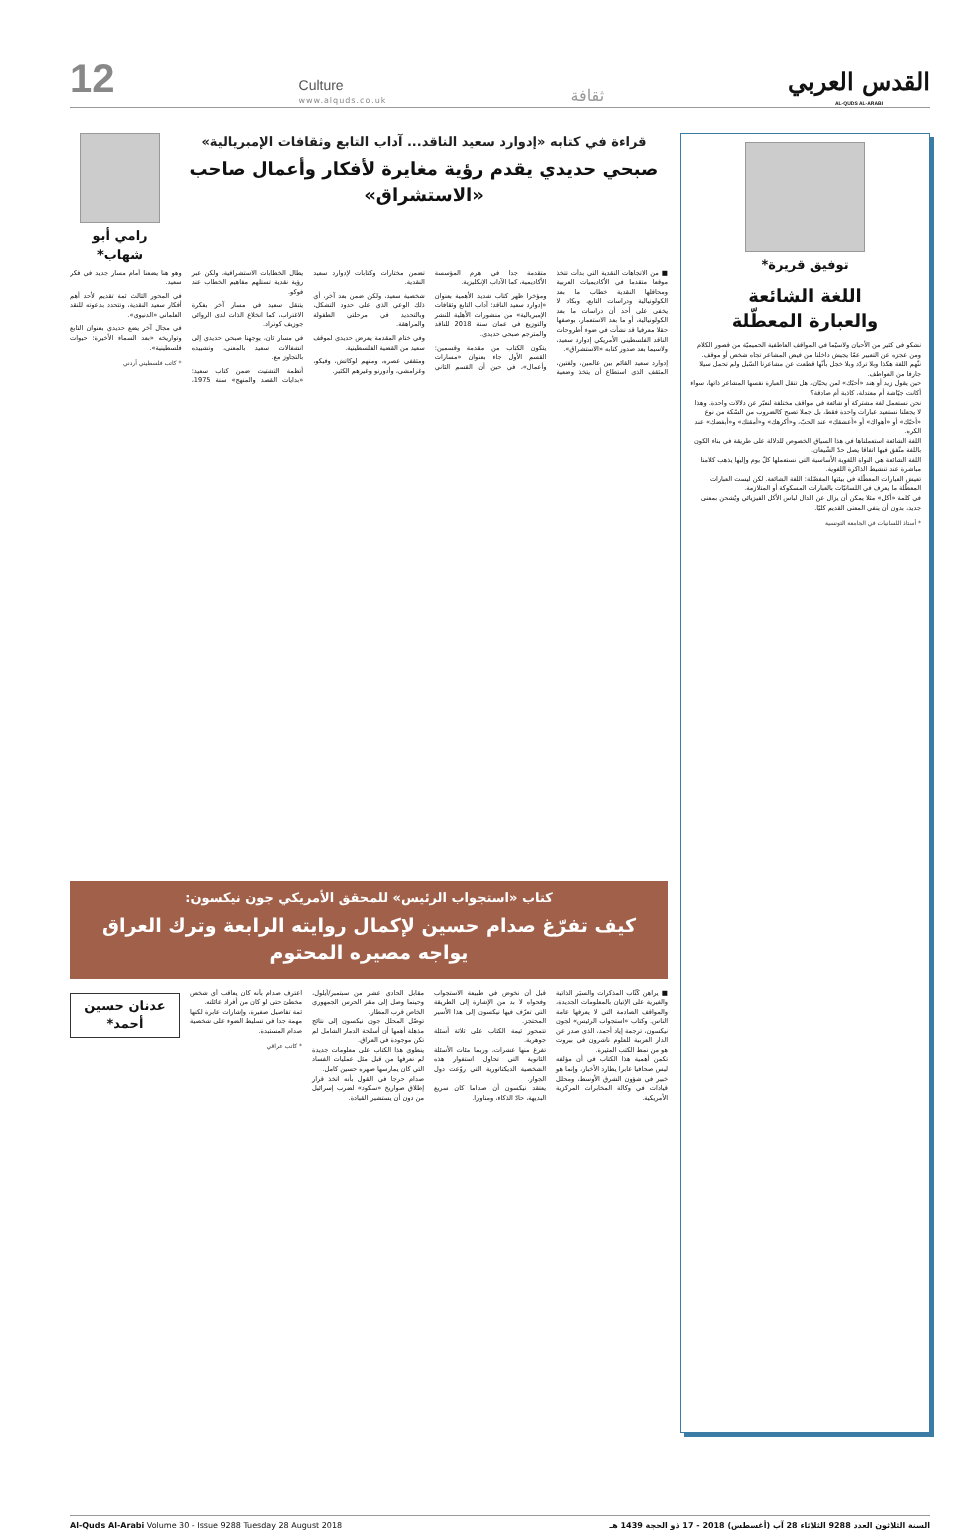12
Culture
www.alquds.co.uk
ثقافة
القدس العربي
AL-QUDS AL-ARABI
توفيق قريرة*
اللغة الشائعة
والعبارة المعطّلة
نشكو في كثير من الأحيان ولاسيّما في المواقف العاطفية الحميميّة من قصور الكلام ومن عجزه عن التعبير عمّا يجيش داخلنا من فيض المشاعر تجاه شخص أو موقف. نتّهم اللغة هكذا وبلا تردّد وبلا خجل بأنّها قطعت عن مشاعرنا السّبل ولم تحمل سيلا جارفا من العواطف.
حين يقول زيد أو هند «أحبّك» لمن يحبّان، هل تنقل العبارة نفسها المشاعر ذاتها، سواء أكانت جيّاشة أم معتدلة، كاذبة أم صادقة؟
نحن نستعمل لغة مشتركة أو شائعة في مواقف مختلفة لنعبّر عن دلالات واحدة. وهذا لا يجعلنا نستعيد عبارات واحدة فقط، بل جملا تصبح كالضروب من السّكة من نوع «أحبّك» أو «أهواك» أو «أعشقك» عند الحبّ، و«أكرهك» و«أمقتك» و«أبغضك» عند الكره.
اللغة الشائعة استعملناها في هذا السياق الخصوص للدلالة على طريقة في بناء الكون باللغة متّفق فيها اتفاقا يصل حدّ الشّيعان.
اللغة الشائعة هي النواة اللغوية الأساسية التي نستعملها كلّ يوم وإليها يذهب كلامنا مباشرة عند تنشيط الذاكرة اللغوية.
تعيش العبارات المعطّلة في بيئتها المفضّلة: اللغة الشائعة. لكن ليست العبارات المعطّلة ما يعرف في اللسانيّات بالعبارات المسكوكة أو المتلازمة.
في كلمة «أكل» مثلا يمكن أن يزال عن الدال لباس الأكل الفيزيائي ويُشحن بمعنى جديد، بدون أن ينفي المعنى القديم كليّا.
* أستاذ اللسانيات في الجامعة التونسية
قراءة في كتابه «إدوارد سعيد الناقد... آداب التابع وثقافات الإمبريالية»
صبحي حديدي يقدم رؤية مغايرة لأفكار وأعمال صاحب «الاستشراق»
رامي أبو شهاب*
■ من الاتجاهات النقدية التي بدأت تتخذ موقعا متقدما في الأكاديميات العربية ومحافلها النقدية خطاب ما بعد الكولونيالية ودراسات التابع، وبكاد لا يخفى على أحد أن دراسات ما بعد الكولونيالية، أو ما بعد الاستعمار، بوصفها حقلا معرفيا قد نشأت في ضوء أطروحات الناقد الفلسطيني الأمريكي إدوارد سعيد، ولاسيما بعد صدور كتابه «الاستشراق».
إدوارد سعيد القائم بين عالمين، ولغتين، المثقف الذي استطاع أن يتخذ وضعية متقدمة جدا في هرم المؤسسة الأكاديمية، كما الآداب الإنكليزية.
ومؤخرا ظهر كتاب شديد الأهمية بعنوان «إدوارد سعيد الناقد: آداب التابع وثقافات الإمبريالية» من منشورات الأهلية للنشر والتوزيع في عمان سنة 2018 للناقد والمترجم صبحي حديدي.
يتكون الكتاب من مقدمة وقسمين: القسم الأول جاء بعنوان «مسارات وأعمال»، في حين أن القسم الثاني تضمن مختارات وكتابات لإدوارد سعيد النقدية.
شخصية سعيد، ولكن ضمن بعد آخر، أي ذلك الوعي الذي على حدود التشكل، وبالتحديد في مرحلتي الطفولة والمراهقة.
وفي ختام المقدمة يعرض حديدي لموقف سعيد من القضية الفلسطينية.
ومثقفي عصره، ومنهم لوكاتش، وفيكو، وغرامشي، وأدورنو وغيرهم الكثير.
يطال الخطابات الاستشراقية، ولكن عبر رؤية نقدية تستلهم مفاهيم الخطاب عند فوكو.
يتنقل سعيد في مسار آخر بفكرة الاغتراب، كما انخلاع الذات لدى الروائي جوزيف كونراد.
في مسار ثان، يوجهنا صبحي حديدي إلى انشغالات سعيد بالمعنى، وتشييده بالتجاوز مع.
أنظمة التشتيت ضمن كتاب سعيد: «بدايات القصد والمنهج» سنة 1975، وهو هنا يضعنا أمام مسار جديد في فكر سعيد.
في المحور الثالث ثمة تقديم لأحد أهم أفكار سعيد النقدية، وتتحدد بدعوته للنقد العلماني «الدنيوي».
في مجال آخر يضع حديدي بعنوان التابع وتواريخه «بعد السماء الأخيرة: حيوات فلسطينية».
* كاتب فلسطيني أردني
كتاب «استجواب الرئيس» للمحقق الأمريكي جون نيكسون:
كيف تفرّغ صدام حسين لإكمال روايته الرابعة وترك العراق يواجه مصيره المحتوم
■ يراهن كُتّاب المذكرات والسيَر الذاتية والغيرية على الإتيان بالمعلومات الجديدة، والمواقف الصادمة التي لا يعرفها عامة الناس. وكتاب «استجواب الرئيس» لجون نيكسون، ترجمة إياد أحمد، الذي صدر عن الدار العربية للعلوم ناشرون في بيروت هو من نمط الكتب المثيرة.
تكمن أهمية هذا الكتاب في أن مؤلفه ليس صحافيا عابرا يطارد الأخبار، وإنما هو خبير في شؤون الشرق الأوسط، ومحلل قيادات في وكالة المخابرات المركزية الأمريكية.
قبل أن نخوض في طبيعة الاستجواب وفحواه لا بد من الإشارة إلى الطريقة التي تعرّف فيها نيكسون إلى هذا الأسير المحتجز.
تتمحور ثيمة الكتاب على ثلاثة أسئلة جوهرية.
تفرغ منها عشرات، وربما مئات الأسئلة الثانوية التي تحاول استغوار هذه الشخصية الديكتاتورية التي روّعت دول الجوار.
يعتقد نيكسون أن صداما كان سريع البديهة، حادّ الذكاء، ومناورا.
مقابل الحادي عشر من سبتمبر/أيلول، وحينما وصل إلى مقر الحرس الجمهوري الخاص قرب المطار.
توصّل المحلل جون نيكسون إلى نتائج مذهلة أهمها أن أسلحة الدمار الشامل لم تكن موجودة في العراق.
ينطوي هذا الكتاب على معلومات جديدة لم نعرفها من قبل مثل عمليات الفساد التي كان يمارسها صهره حسين كامل.
صدام حرجا في القول بأنه اتخذ قرار إطلاق صواريخ «سكود» لضرب إسرائيل من دون أن يستشير القيادة.
اعترف صدام بأنه كان يعاقب أي شخص مخطئ حتى لو كان من أفراد عائلته.
ثمة تفاصيل صغيرة، وإشارات عابرة لكنها مهمة جدا في تسليط الضوء على شخصية صدام المستبدة.
* كاتب عراقي
عدنان حسين أحمد*
Al-Quds Al-Arabi Volume 30 - Issue 9288 Tuesday 28 August 2018
السنة الثلاثون العدد 9288 الثلاثاء 28 آب (أغسطس) 2018 - 17 ذو الحجة 1439 هـ